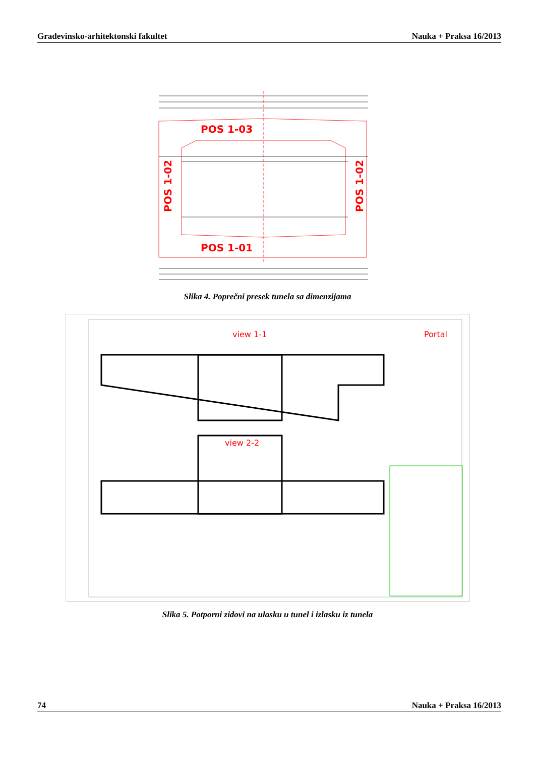Građevinsko-arhitektonski fakultet Nauka + Praksa 16/2013
POS 1-03
POS 1-01
POS 1-02
POS 1-02
Slika 4. Poprečni presek tunela sa dimenzijama
view 1-1
Portal
view 2-2
Slika 5. Potporni zidovi na ulasku u tunel i izlasku iz tunela
74 Nauka + Praksa 16/2013